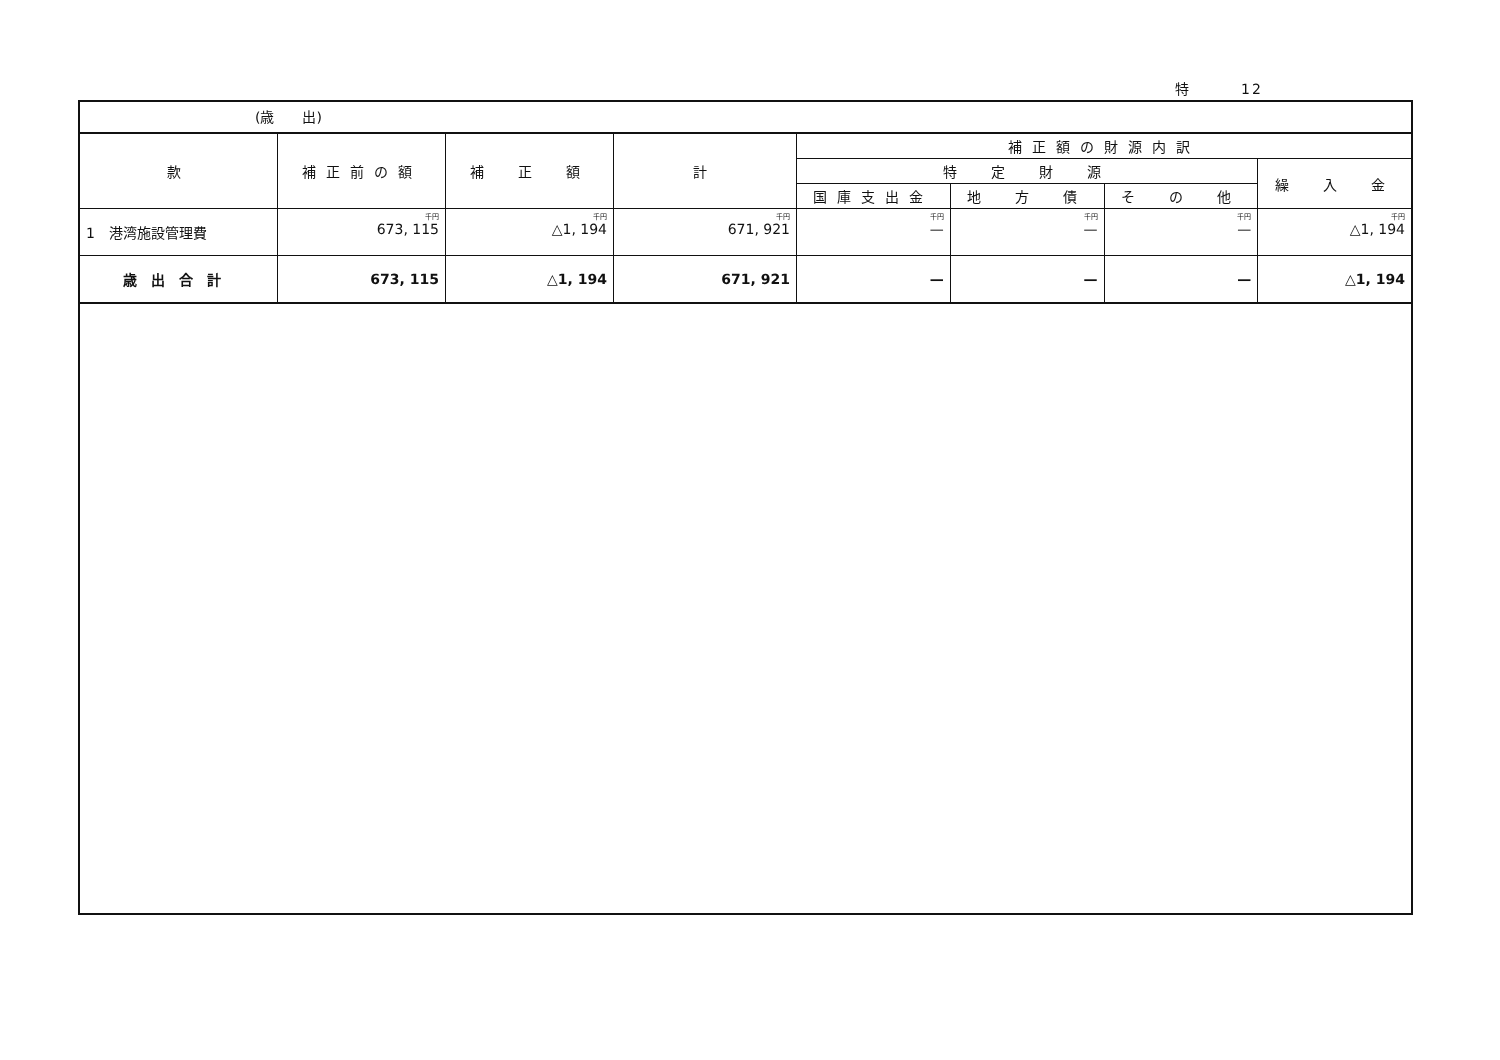特 12
(歳　　出)
| 款 | 補正前の額 | 補 正 額 | 計 | 補正額の財源内訳 | | | |
| --- | --- | --- | --- | --- | --- | --- | --- |
| | | | | 特 定 財 源 | | | 繰 入 金 |
| | | | | 国庫支出金 | 地 方 債 | そ の 他 | |
| 1 港湾施設管理費 | 千円 673, 115 | 千円 △1, 194 | 千円 671, 921 | 千円 — | 千円 — | 千円 — | 千円 △1, 194 |
| 歳出合計 | 673, 115 | △1, 194 | 671, 921 | — | — | — | △1, 194 |